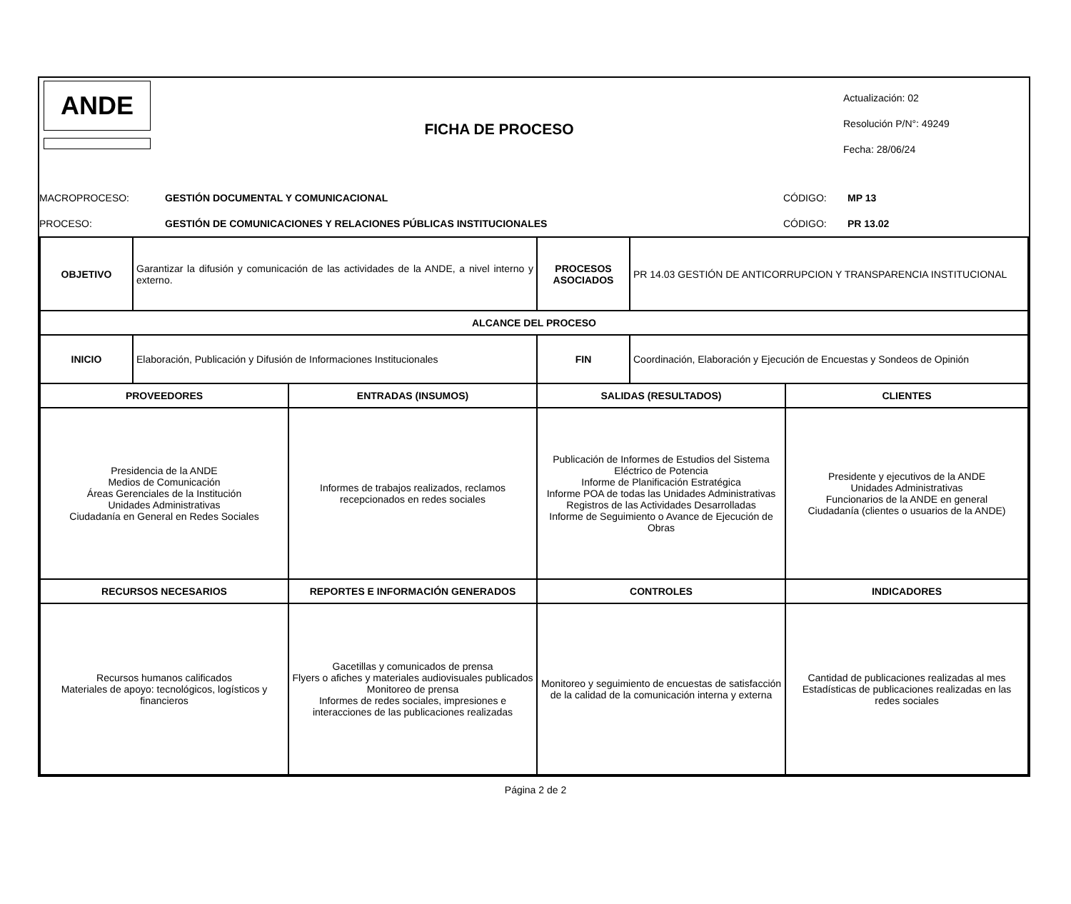ANDE
FICHA DE PROCESO
Actualización: 02
Resolución P/N°: 49249
Fecha: 28/06/24
MACROPROCESO: GESTIÓN DOCUMENTAL Y COMUNICACIONAL CÓDIGO: MP 13
PROCESO: GESTIÓN DE COMUNICACIONES Y RELACIONES PÚBLICAS INSTITUCIONALES CÓDIGO: PR 13.02
| OBJETIVO | Garantizar la difusión y comunicación de las actividades de la ANDE, a nivel interno y externo. | | PROCESOS ASOCIADOS | PR 14.03 GESTIÓN DE ANTICORRUPCION Y TRANSPARENCIA INSTITUCIONAL | |
| ALCANCE DEL PROCESO | | | | | |
| INICIO | Elaboración, Publicación y Difusión de Informaciones Institucionales | | FIN | Coordinación, Elaboración y Ejecución de Encuestas y Sondeos de Opinión | |
| PROVEEDORES | | ENTRADAS (INSUMOS) | SALIDAS (RESULTADOS) | | CLIENTES |
| Presidencia de la ANDE Medios de Comunicación Áreas Gerenciales de la Institución Unidades Administrativas Ciudadanía en General en Redes Sociales | | Informes de trabajos realizados, reclamos recepcionados en redes sociales | Publicación de Informes de Estudios del Sistema Eléctrico de Potencia Informe de Planificación Estratégica Informe POA de todas las Unidades Administrativas Registros de las Actividades Desarrolladas Informe de Seguimiento o Avance de Ejecución de Obras | | Presidente y ejecutivos de la ANDE Unidades Administrativas Funcionarios de la ANDE en general Ciudadanía (clientes o usuarios de la ANDE) |
| RECURSOS NECESARIOS | | REPORTES E INFORMACIÓN GENERADOS | CONTROLES | | INDICADORES |
| Recursos humanos calificados Materiales de apoyo: tecnológicos, logísticos y financieros | | Gacetillas y comunicados de prensa Flyers o afiches y materiales audiovisuales publicados Monitoreo de prensa Informes de redes sociales, impresiones e interacciones de las publicaciones realizadas | Monitoreo y seguimiento de encuestas de satisfacción de la calidad de la comunicación interna y externa | | Cantidad de publicaciones realizadas al mes Estadísticas de publicaciones realizadas en las redes sociales |
Página 2 de 2